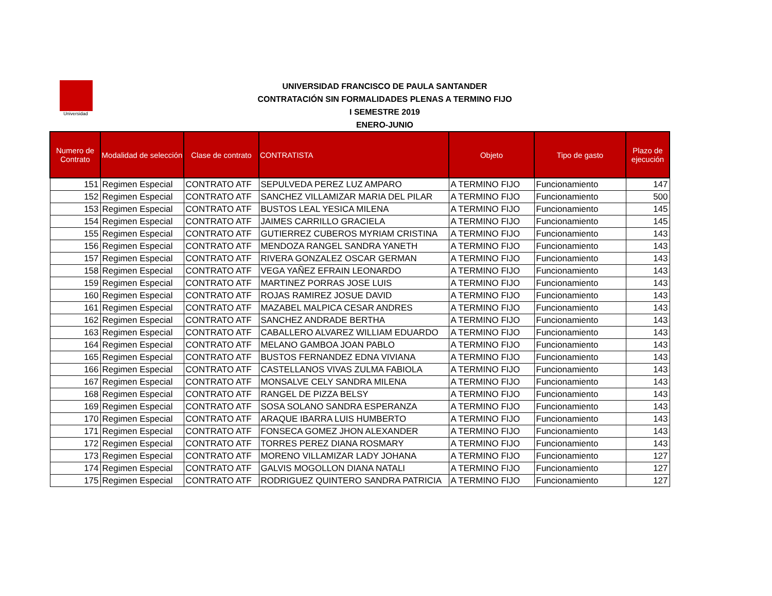Universidad
UNIVERSIDAD FRANCISCO DE PAULA SANTANDER
CONTRATACIÓN SIN FORMALIDADES PLENAS A TERMINO FIJO
I SEMESTRE 2019
ENERO-JUNIO
| Numero de Contrato | Modalidad de selección | Clase de contrato | CONTRATISTA | Objeto | Tipo de gasto | Plazo de ejecución |
| --- | --- | --- | --- | --- | --- | --- |
| 151 | Regimen Especial | CONTRATO ATF | SEPULVEDA PEREZ LUZ AMPARO | A TERMINO FIJO | Funcionamiento | 147 |
| 152 | Regimen Especial | CONTRATO ATF | SANCHEZ VILLAMIZAR MARIA DEL PILAR | A TERMINO FIJO | Funcionamiento | 500 |
| 153 | Regimen Especial | CONTRATO ATF | BUSTOS LEAL YESICA MILENA | A TERMINO FIJO | Funcionamiento | 145 |
| 154 | Regimen Especial | CONTRATO ATF | JAIMES CARRILLO GRACIELA | A TERMINO FIJO | Funcionamiento | 145 |
| 155 | Regimen Especial | CONTRATO ATF | GUTIERREZ CUBEROS MYRIAM CRISTINA | A TERMINO FIJO | Funcionamiento | 143 |
| 156 | Regimen Especial | CONTRATO ATF | MENDOZA RANGEL SANDRA YANETH | A TERMINO FIJO | Funcionamiento | 143 |
| 157 | Regimen Especial | CONTRATO ATF | RIVERA GONZALEZ OSCAR GERMAN | A TERMINO FIJO | Funcionamiento | 143 |
| 158 | Regimen Especial | CONTRATO ATF | VEGA YAÑEZ EFRAIN LEONARDO | A TERMINO FIJO | Funcionamiento | 143 |
| 159 | Regimen Especial | CONTRATO ATF | MARTINEZ PORRAS JOSE LUIS | A TERMINO FIJO | Funcionamiento | 143 |
| 160 | Regimen Especial | CONTRATO ATF | ROJAS RAMIREZ JOSUE DAVID | A TERMINO FIJO | Funcionamiento | 143 |
| 161 | Regimen Especial | CONTRATO ATF | MAZABEL MALPICA CESAR ANDRES | A TERMINO FIJO | Funcionamiento | 143 |
| 162 | Regimen Especial | CONTRATO ATF | SANCHEZ ANDRADE BERTHA | A TERMINO FIJO | Funcionamiento | 143 |
| 163 | Regimen Especial | CONTRATO ATF | CABALLERO ALVAREZ WILLIAM EDUARDO | A TERMINO FIJO | Funcionamiento | 143 |
| 164 | Regimen Especial | CONTRATO ATF | MELANO GAMBOA JOAN PABLO | A TERMINO FIJO | Funcionamiento | 143 |
| 165 | Regimen Especial | CONTRATO ATF | BUSTOS FERNANDEZ EDNA VIVIANA | A TERMINO FIJO | Funcionamiento | 143 |
| 166 | Regimen Especial | CONTRATO ATF | CASTELLANOS VIVAS ZULMA FABIOLA | A TERMINO FIJO | Funcionamiento | 143 |
| 167 | Regimen Especial | CONTRATO ATF | MONSALVE CELY SANDRA MILENA | A TERMINO FIJO | Funcionamiento | 143 |
| 168 | Regimen Especial | CONTRATO ATF | RANGEL DE PIZZA BELSY | A TERMINO FIJO | Funcionamiento | 143 |
| 169 | Regimen Especial | CONTRATO ATF | SOSA SOLANO SANDRA ESPERANZA | A TERMINO FIJO | Funcionamiento | 143 |
| 170 | Regimen Especial | CONTRATO ATF | ARAQUE IBARRA LUIS HUMBERTO | A TERMINO FIJO | Funcionamiento | 143 |
| 171 | Regimen Especial | CONTRATO ATF | FONSECA GOMEZ JHON ALEXANDER | A TERMINO FIJO | Funcionamiento | 143 |
| 172 | Regimen Especial | CONTRATO ATF | TORRES PEREZ DIANA ROSMARY | A TERMINO FIJO | Funcionamiento | 143 |
| 173 | Regimen Especial | CONTRATO ATF | MORENO VILLAMIZAR LADY JOHANA | A TERMINO FIJO | Funcionamiento | 127 |
| 174 | Regimen Especial | CONTRATO ATF | GALVIS MOGOLLON DIANA NATALI | A TERMINO FIJO | Funcionamiento | 127 |
| 175 | Regimen Especial | CONTRATO ATF | RODRIGUEZ QUINTERO SANDRA PATRICIA | A TERMINO FIJO | Funcionamiento | 127 |